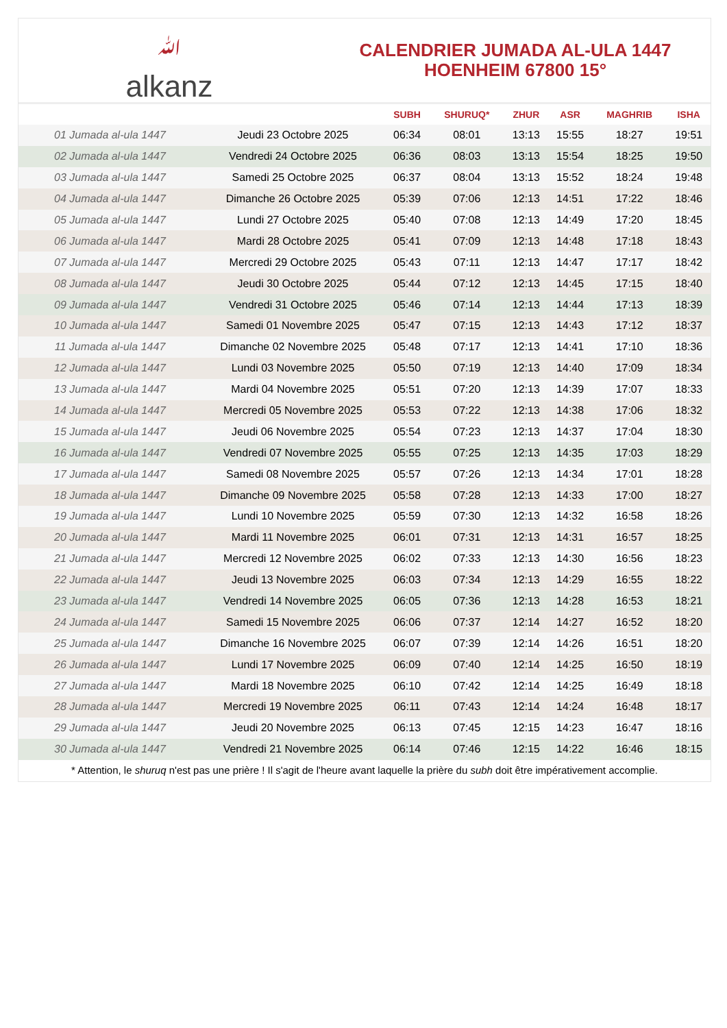ﷲalkanz
CALENDRIER JUMADA AL-ULA 1447
HOENHEIM 67800 15°
| | | SUBH | SHURUQ* | ZHUR | ASR | MAGHRIB | ISHA |
| --- | --- | --- | --- | --- | --- | --- | --- |
| 01 Jumada al-ula 1447 | Jeudi 23 Octobre 2025 | 06:34 | 08:01 | 13:13 | 15:55 | 18:27 | 19:51 |
| 02 Jumada al-ula 1447 | Vendredi 24 Octobre 2025 | 06:36 | 08:03 | 13:13 | 15:54 | 18:25 | 19:50 |
| 03 Jumada al-ula 1447 | Samedi 25 Octobre 2025 | 06:37 | 08:04 | 13:13 | 15:52 | 18:24 | 19:48 |
| 04 Jumada al-ula 1447 | Dimanche 26 Octobre 2025 | 05:39 | 07:06 | 12:13 | 14:51 | 17:22 | 18:46 |
| 05 Jumada al-ula 1447 | Lundi 27 Octobre 2025 | 05:40 | 07:08 | 12:13 | 14:49 | 17:20 | 18:45 |
| 06 Jumada al-ula 1447 | Mardi 28 Octobre 2025 | 05:41 | 07:09 | 12:13 | 14:48 | 17:18 | 18:43 |
| 07 Jumada al-ula 1447 | Mercredi 29 Octobre 2025 | 05:43 | 07:11 | 12:13 | 14:47 | 17:17 | 18:42 |
| 08 Jumada al-ula 1447 | Jeudi 30 Octobre 2025 | 05:44 | 07:12 | 12:13 | 14:45 | 17:15 | 18:40 |
| 09 Jumada al-ula 1447 | Vendredi 31 Octobre 2025 | 05:46 | 07:14 | 12:13 | 14:44 | 17:13 | 18:39 |
| 10 Jumada al-ula 1447 | Samedi 01 Novembre 2025 | 05:47 | 07:15 | 12:13 | 14:43 | 17:12 | 18:37 |
| 11 Jumada al-ula 1447 | Dimanche 02 Novembre 2025 | 05:48 | 07:17 | 12:13 | 14:41 | 17:10 | 18:36 |
| 12 Jumada al-ula 1447 | Lundi 03 Novembre 2025 | 05:50 | 07:19 | 12:13 | 14:40 | 17:09 | 18:34 |
| 13 Jumada al-ula 1447 | Mardi 04 Novembre 2025 | 05:51 | 07:20 | 12:13 | 14:39 | 17:07 | 18:33 |
| 14 Jumada al-ula 1447 | Mercredi 05 Novembre 2025 | 05:53 | 07:22 | 12:13 | 14:38 | 17:06 | 18:32 |
| 15 Jumada al-ula 1447 | Jeudi 06 Novembre 2025 | 05:54 | 07:23 | 12:13 | 14:37 | 17:04 | 18:30 |
| 16 Jumada al-ula 1447 | Vendredi 07 Novembre 2025 | 05:55 | 07:25 | 12:13 | 14:35 | 17:03 | 18:29 |
| 17 Jumada al-ula 1447 | Samedi 08 Novembre 2025 | 05:57 | 07:26 | 12:13 | 14:34 | 17:01 | 18:28 |
| 18 Jumada al-ula 1447 | Dimanche 09 Novembre 2025 | 05:58 | 07:28 | 12:13 | 14:33 | 17:00 | 18:27 |
| 19 Jumada al-ula 1447 | Lundi 10 Novembre 2025 | 05:59 | 07:30 | 12:13 | 14:32 | 16:58 | 18:26 |
| 20 Jumada al-ula 1447 | Mardi 11 Novembre 2025 | 06:01 | 07:31 | 12:13 | 14:31 | 16:57 | 18:25 |
| 21 Jumada al-ula 1447 | Mercredi 12 Novembre 2025 | 06:02 | 07:33 | 12:13 | 14:30 | 16:56 | 18:23 |
| 22 Jumada al-ula 1447 | Jeudi 13 Novembre 2025 | 06:03 | 07:34 | 12:13 | 14:29 | 16:55 | 18:22 |
| 23 Jumada al-ula 1447 | Vendredi 14 Novembre 2025 | 06:05 | 07:36 | 12:13 | 14:28 | 16:53 | 18:21 |
| 24 Jumada al-ula 1447 | Samedi 15 Novembre 2025 | 06:06 | 07:37 | 12:14 | 14:27 | 16:52 | 18:20 |
| 25 Jumada al-ula 1447 | Dimanche 16 Novembre 2025 | 06:07 | 07:39 | 12:14 | 14:26 | 16:51 | 18:20 |
| 26 Jumada al-ula 1447 | Lundi 17 Novembre 2025 | 06:09 | 07:40 | 12:14 | 14:25 | 16:50 | 18:19 |
| 27 Jumada al-ula 1447 | Mardi 18 Novembre 2025 | 06:10 | 07:42 | 12:14 | 14:25 | 16:49 | 18:18 |
| 28 Jumada al-ula 1447 | Mercredi 19 Novembre 2025 | 06:11 | 07:43 | 12:14 | 14:24 | 16:48 | 18:17 |
| 29 Jumada al-ula 1447 | Jeudi 20 Novembre 2025 | 06:13 | 07:45 | 12:15 | 14:23 | 16:47 | 18:16 |
| 30 Jumada al-ula 1447 | Vendredi 21 Novembre 2025 | 06:14 | 07:46 | 12:15 | 14:22 | 16:46 | 18:15 |
* Attention, le shuruq n'est pas une prière ! Il s'agit de l'heure avant laquelle la prière du subh doit être impérativement accomplie.